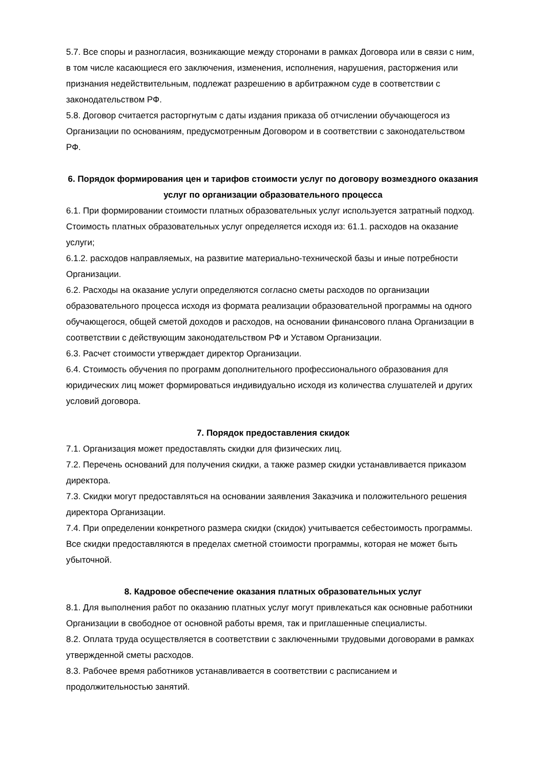5.7. Все споры и разногласия, возникающие между сторонами в рамках Договора или в связи с ним, в том числе касающиеся его заключения, изменения, исполнения, нарушения, расторжения или признания недействительным, подлежат разрешению в арбитражном суде в соответствии с законодательством РФ.
5.8. Договор считается расторгнутым с даты издания приказа об отчислении обучающегося из Организации по основаниям, предусмотренным Договором и в соответствии с законодательством РФ.
6. Порядок формирования цен и тарифов стоимости услуг по договору возмездного оказания услуг по организации образовательного процесса
6.1. При формировании стоимости платных образовательных услуг используется затратный подход. Стоимость платных образовательных услуг определяется исходя из: 61.1. расходов на оказание услуги;
6.1.2. расходов направляемых, на развитие материально-технической базы и иные потребности Организации.
6.2. Расходы на оказание услуги определяются согласно сметы расходов по организации образовательного процесса исходя из формата реализации образовательной программы на одного обучающегося, общей сметой доходов и расходов, на основании финансового плана Организации в соответствии с действующим законодательством РФ и Уставом Организации.
6.3. Расчет стоимости утверждает директор Организации.
6.4. Стоимость обучения по программ дополнительного профессионального образования для юридических лиц может формироваться индивидуально исходя из количества слушателей и других условий договора.
7. Порядок предоставления скидок
7.1. Организация может предоставлять скидки для физических лиц.
7.2. Перечень оснований для получения скидки, а также размер скидки устанавливается приказом директора.
7.3. Скидки могут предоставляться на основании заявления Заказчика и положительного решения директора Организации.
7.4. При определении конкретного размера скидки (скидок) учитывается себестоимость программы. Все скидки предоставляются в пределах сметной стоимости программы, которая не может быть убыточной.
8. Кадровое обеспечение оказания платных образовательных услуг
8.1. Для выполнения работ по оказанию платных услуг могут привлекаться как основные работники Организации в свободное от основной работы время, так и приглашенные специалисты.
8.2. Оплата труда осуществляется в соответствии с заключенными трудовыми договорами в рамках утвержденной сметы расходов.
8.3. Рабочее время работников устанавливается в соответствии с расписанием и продолжительностью занятий.